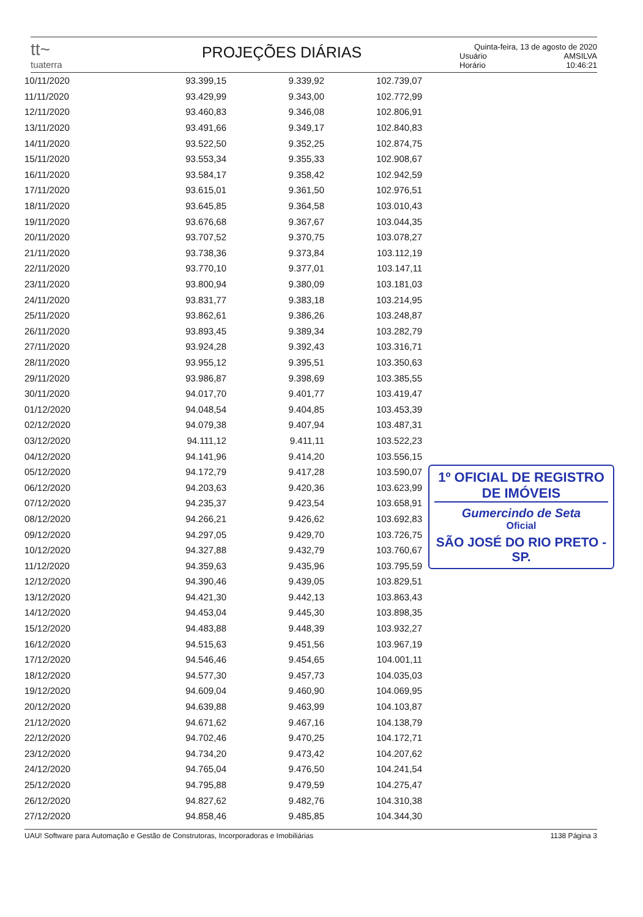tt~
tuaterra
PROJEÇÕES DIÁRIAS
Quinta-feira, 13 de agosto de 2020
Usuário AMSILVA
Horário 10:46:21
| 10/11/2020 | 93.399,15 | 9.339,92 | 102.739,07 |
| 11/11/2020 | 93.429,99 | 9.343,00 | 102.772,99 |
| 12/11/2020 | 93.460,83 | 9.346,08 | 102.806,91 |
| 13/11/2020 | 93.491,66 | 9.349,17 | 102.840,83 |
| 14/11/2020 | 93.522,50 | 9.352,25 | 102.874,75 |
| 15/11/2020 | 93.553,34 | 9.355,33 | 102.908,67 |
| 16/11/2020 | 93.584,17 | 9.358,42 | 102.942,59 |
| 17/11/2020 | 93.615,01 | 9.361,50 | 102.976,51 |
| 18/11/2020 | 93.645,85 | 9.364,58 | 103.010,43 |
| 19/11/2020 | 93.676,68 | 9.367,67 | 103.044,35 |
| 20/11/2020 | 93.707,52 | 9.370,75 | 103.078,27 |
| 21/11/2020 | 93.738,36 | 9.373,84 | 103.112,19 |
| 22/11/2020 | 93.770,10 | 9.377,01 | 103.147,11 |
| 23/11/2020 | 93.800,94 | 9.380,09 | 103.181,03 |
| 24/11/2020 | 93.831,77 | 9.383,18 | 103.214,95 |
| 25/11/2020 | 93.862,61 | 9.386,26 | 103.248,87 |
| 26/11/2020 | 93.893,45 | 9.389,34 | 103.282,79 |
| 27/11/2020 | 93.924,28 | 9.392,43 | 103.316,71 |
| 28/11/2020 | 93.955,12 | 9.395,51 | 103.350,63 |
| 29/11/2020 | 93.986,87 | 9.398,69 | 103.385,55 |
| 30/11/2020 | 94.017,70 | 9.401,77 | 103.419,47 |
| 01/12/2020 | 94.048,54 | 9.404,85 | 103.453,39 |
| 02/12/2020 | 94.079,38 | 9.407,94 | 103.487,31 |
| 03/12/2020 | 94.111,12 | 9.411,11 | 103.522,23 |
| 04/12/2020 | 94.141,96 | 9.414,20 | 103.556,15 |
| 05/12/2020 | 94.172,79 | 9.417,28 | 103.590,07 |
| 06/12/2020 | 94.203,63 | 9.420,36 | 103.623,99 |
| 07/12/2020 | 94.235,37 | 9.423,54 | 103.658,91 |
| 08/12/2020 | 94.266,21 | 9.426,62 | 103.692,83 |
| 09/12/2020 | 94.297,05 | 9.429,70 | 103.726,75 |
| 10/12/2020 | 94.327,88 | 9.432,79 | 103.760,67 |
| 11/12/2020 | 94.359,63 | 9.435,96 | 103.795,59 |
| 12/12/2020 | 94.390,46 | 9.439,05 | 103.829,51 |
| 13/12/2020 | 94.421,30 | 9.442,13 | 103.863,43 |
| 14/12/2020 | 94.453,04 | 9.445,30 | 103.898,35 |
| 15/12/2020 | 94.483,88 | 9.448,39 | 103.932,27 |
| 16/12/2020 | 94.515,63 | 9.451,56 | 103.967,19 |
| 17/12/2020 | 94.546,46 | 9.454,65 | 104.001,11 |
| 18/12/2020 | 94.577,30 | 9.457,73 | 104.035,03 |
| 19/12/2020 | 94.609,04 | 9.460,90 | 104.069,95 |
| 20/12/2020 | 94.639,88 | 9.463,99 | 104.103,87 |
| 21/12/2020 | 94.671,62 | 9.467,16 | 104.138,79 |
| 22/12/2020 | 94.702,46 | 9.470,25 | 104.172,71 |
| 23/12/2020 | 94.734,20 | 9.473,42 | 104.207,62 |
| 24/12/2020 | 94.765,04 | 9.476,50 | 104.241,54 |
| 25/12/2020 | 94.795,88 | 9.479,59 | 104.275,47 |
| 26/12/2020 | 94.827,62 | 9.482,76 | 104.310,38 |
| 27/12/2020 | 94.858,46 | 9.485,85 | 104.344,30 |
1º OFICIAL DE REGISTRO DE IMÓVEIS
Gumercindo de Seta
Oficial
SÃO JOSÉ DO RIO PRETO - SP.
UAU! Software para Automação e Gestão de Construtoras, Incorporadoras e Imobiliárias 1138 Página 3